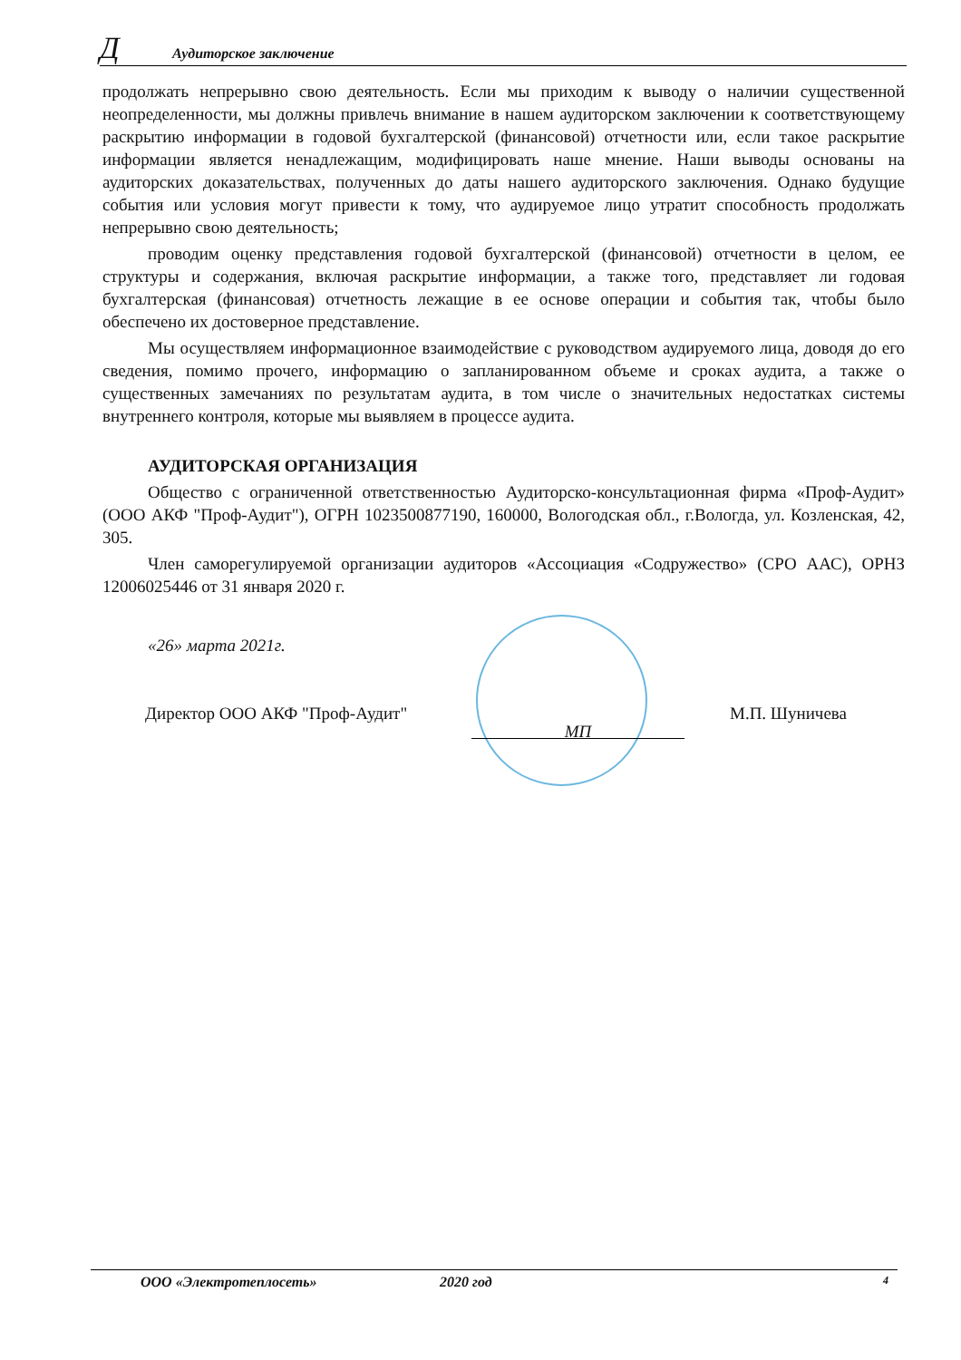Д Аудиторское заключение
продолжать непрерывно свою деятельность. Если мы приходим к выводу о наличии существенной неопределенности, мы должны привлечь внимание в нашем аудиторском заключении к соответствующему раскрытию информации в годовой бухгалтерской (финансовой) отчетности или, если такое раскрытие информации является ненадлежащим, модифицировать наше мнение. Наши выводы основаны на аудиторских доказательствах, полученных до даты нашего аудиторского заключения. Однако будущие события или условия могут привести к тому, что аудируемое лицо утратит способность продолжать непрерывно свою деятельность;
проводим оценку представления годовой бухгалтерской (финансовой) отчетности в целом, ее структуры и содержания, включая раскрытие информации, а также того, представляет ли годовая бухгалтерская (финансовая) отчетность лежащие в ее основе операции и события так, чтобы было обеспечено их достоверное представление.
Мы осуществляем информационное взаимодействие с руководством аудируемого лица, доводя до его сведения, помимо прочего, информацию о запланированном объеме и сроках аудита, а также о существенных замечаниях по результатам аудита, в том числе о значительных недостатках системы внутреннего контроля, которые мы выявляем в процессе аудита.
АУДИТОРСКАЯ ОРГАНИЗАЦИЯ
Общество с ограниченной ответственностью Аудиторско-консультационная фирма «Проф-Аудит» (ООО АКФ "Проф-Аудит"), ОГРН 1023500877190, 160000, Вологодская обл., г.Вологда, ул. Козленская, 42, 305.
Член саморегулируемой организации аудиторов «Ассоциация «Содружество» (СРО ААС), ОРНЗ 12006025446 от 31 января 2020 г.
«26» марта 2021г.
Директор ООО АКФ "Проф-Аудит"
МП
М.П. Шуничева
ООО «Электротеплосеть» 2020 год 4